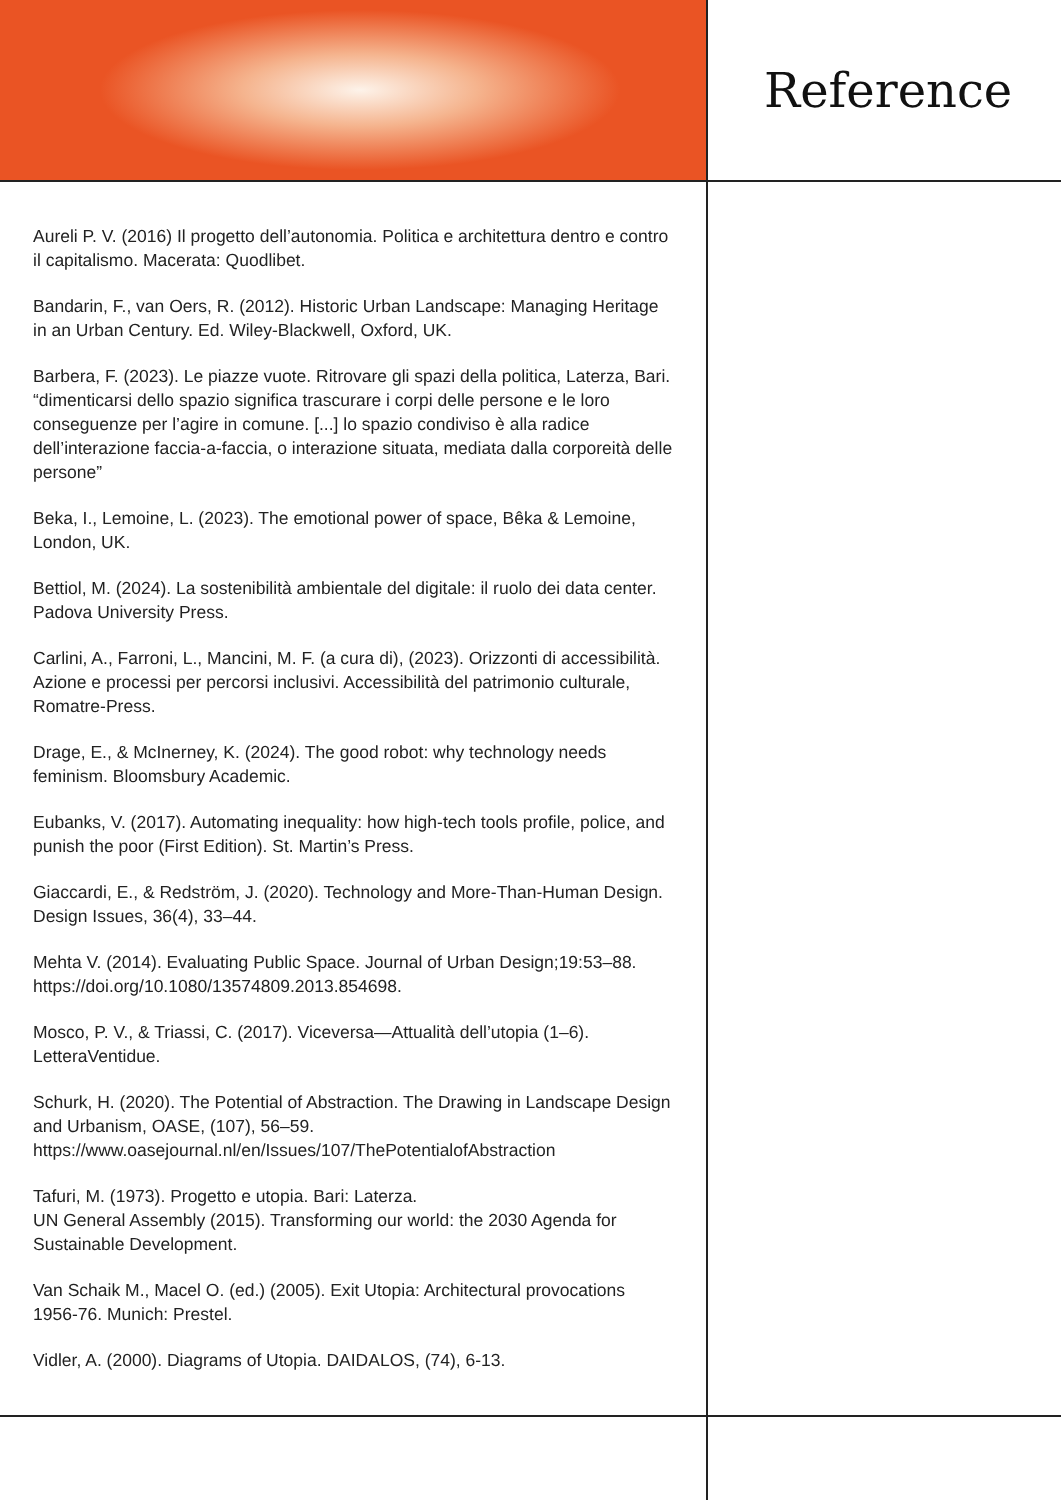Reference
Aureli P. V. (2016) Il progetto dell’autonomia. Politica e architettura dentro e contro il capitalismo. Macerata: Quodlibet.
Bandarin, F., van Oers, R. (2012). Historic Urban Landscape: Managing Heritage in an Urban Century. Ed. Wiley-Blackwell, Oxford, UK.
Barbera, F. (2023). Le piazze vuote. Ritrovare gli spazi della politica, Laterza, Bari. “dimenticarsi dello spazio significa trascurare i corpi delle persone e le loro conseguenze per l’agire in comune. [...] lo spazio condiviso è alla radice dell’interazione faccia-a-faccia, o interazione situata, mediata dalla corporeità delle persone”
Beka, I., Lemoine, L. (2023). The emotional power of space, Bêka & Lemoine, London, UK.
Bettiol, M. (2024). La sostenibilità ambientale del digitale: il ruolo dei data center. Padova University Press.
Carlini, A., Farroni, L., Mancini, M. F. (a cura di), (2023). Orizzonti di accessibilità. Azione e processi per percorsi inclusivi. Accessibilità del patrimonio culturale, Romatre-Press.
Drage, E., & McInerney, K. (2024). The good robot: why technology needs feminism. Bloomsbury Academic.
Eubanks, V. (2017). Automating inequality: how high-tech tools profile, police, and punish the poor (First Edition). St. Martin’s Press.
Giaccardi, E., & Redström, J. (2020). Technology and More-Than-Human Design. Design Issues, 36(4), 33–44.
Mehta V. (2014). Evaluating Public Space. Journal of Urban Design;19:53–88. https://doi.org/10.1080/13574809.2013.854698.
Mosco, P. V., & Triassi, C. (2017). Viceversa—Attualità dell’utopia (1–6). LetteraVentidue.
Schurk, H. (2020). The Potential of Abstraction. The Drawing in Landscape Design and Urbanism, OASE, (107), 56–59. https://www.oasejournal.nl/en/Issues/107/ThePotentialofAbstraction
Tafuri, M. (1973). Progetto e utopia. Bari: Laterza.
UN General Assembly (2015). Transforming our world: the 2030 Agenda for Sustainable Development.
Van Schaik M., Macel O. (ed.) (2005). Exit Utopia: Architectural provocations 1956-76. Munich: Prestel.
Vidler, A. (2000). Diagrams of Utopia. DAIDALOS, (74), 6-13.